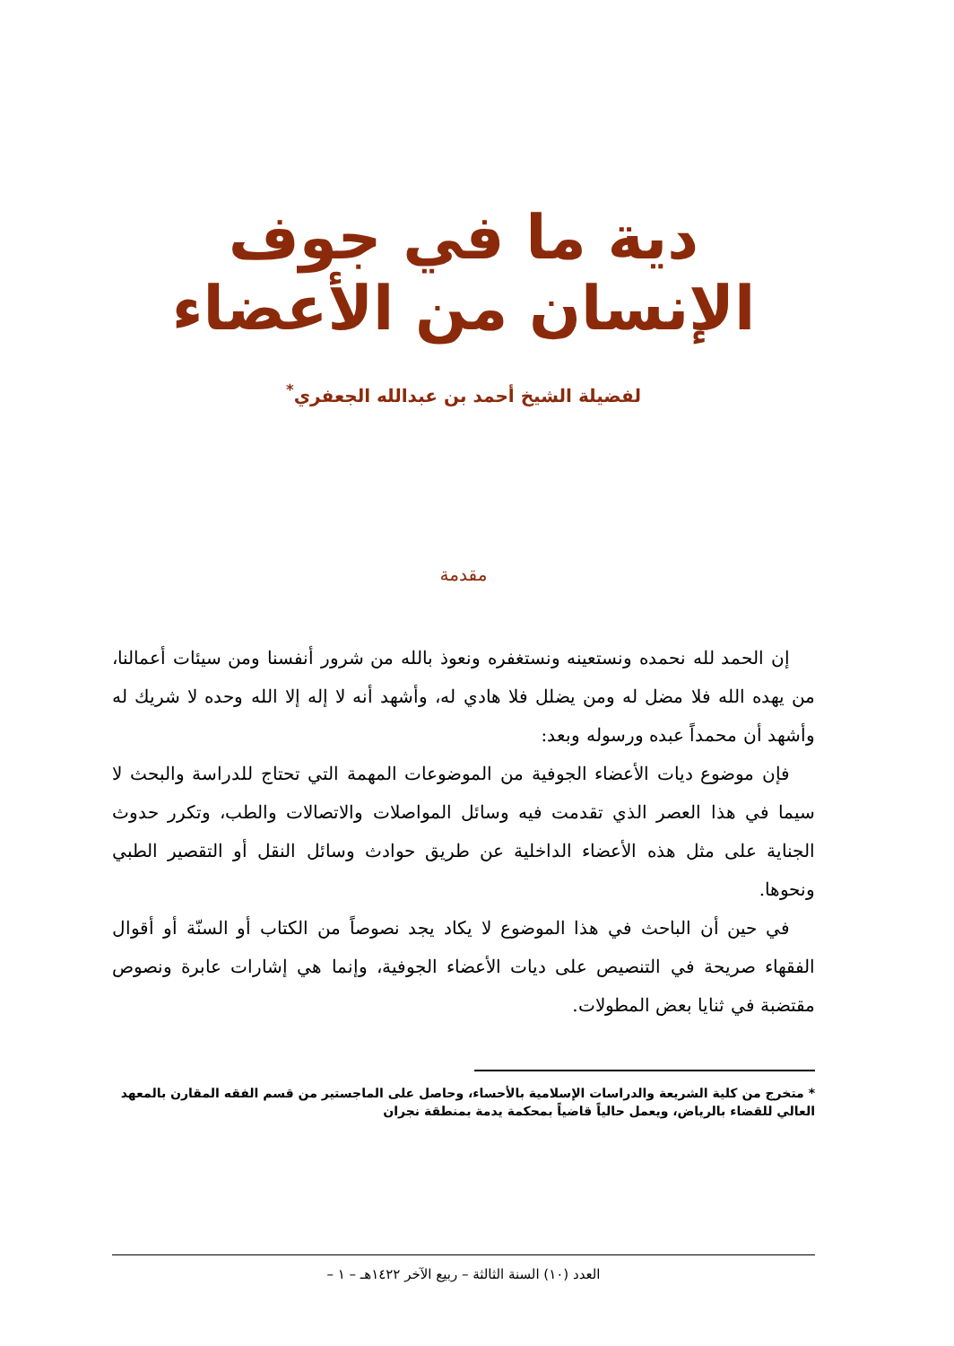دية ما في جوف الإنسان من الأعضاء
لفضيلة الشيخ أحمد بن عبدالله الجعفري<sup>*</sup>
مقدمة
إن الحمد لله نحمده ونستعينه ونستغفره ونعوذ بالله من شرور أنفسنا ومن سيئات أعمالنا، من يهده الله فلا مضل له ومن يضلل فلا هادي له، وأشهد أنه لا إله إلا الله وحده لا شريك له وأشهد أن محمداً عبده ورسوله وبعد:
فإن موضوع ديات الأعضاء الجوفية من الموضوعات المهمة التي تحتاج للدراسة والبحث لا سيما في هذا العصر الذي تقدمت فيه وسائل المواصلات والاتصالات والطب، وتكرر حدوث الجناية على مثل هذه الأعضاء الداخلية عن طريق حوادث وسائل النقل أو التقصير الطبي ونحوها.
في حين أن الباحث في هذا الموضوع لا يكاد يجد نصوصاً من الكتاب أو السنّة أو أقوال الفقهاء صريحة في التنصيص على ديات الأعضاء الجوفية، وإنما هي إشارات عابرة ونصوص مقتضبة في ثنايا بعض المطولات.
* متخرج من كلية الشريعة والدراسات الإسلامية بالأحساء، وحاصل على الماجستير من قسم الفقه المقارن بالمعهد العالي للقضاء بالرياض، ويعمل حالياً قاضياً بمحكمة يدمة بمنطقة نجران
العدد (١٠) السنة الثالثة – ربيع الآخر ١٤٢٢هـ – ١ –